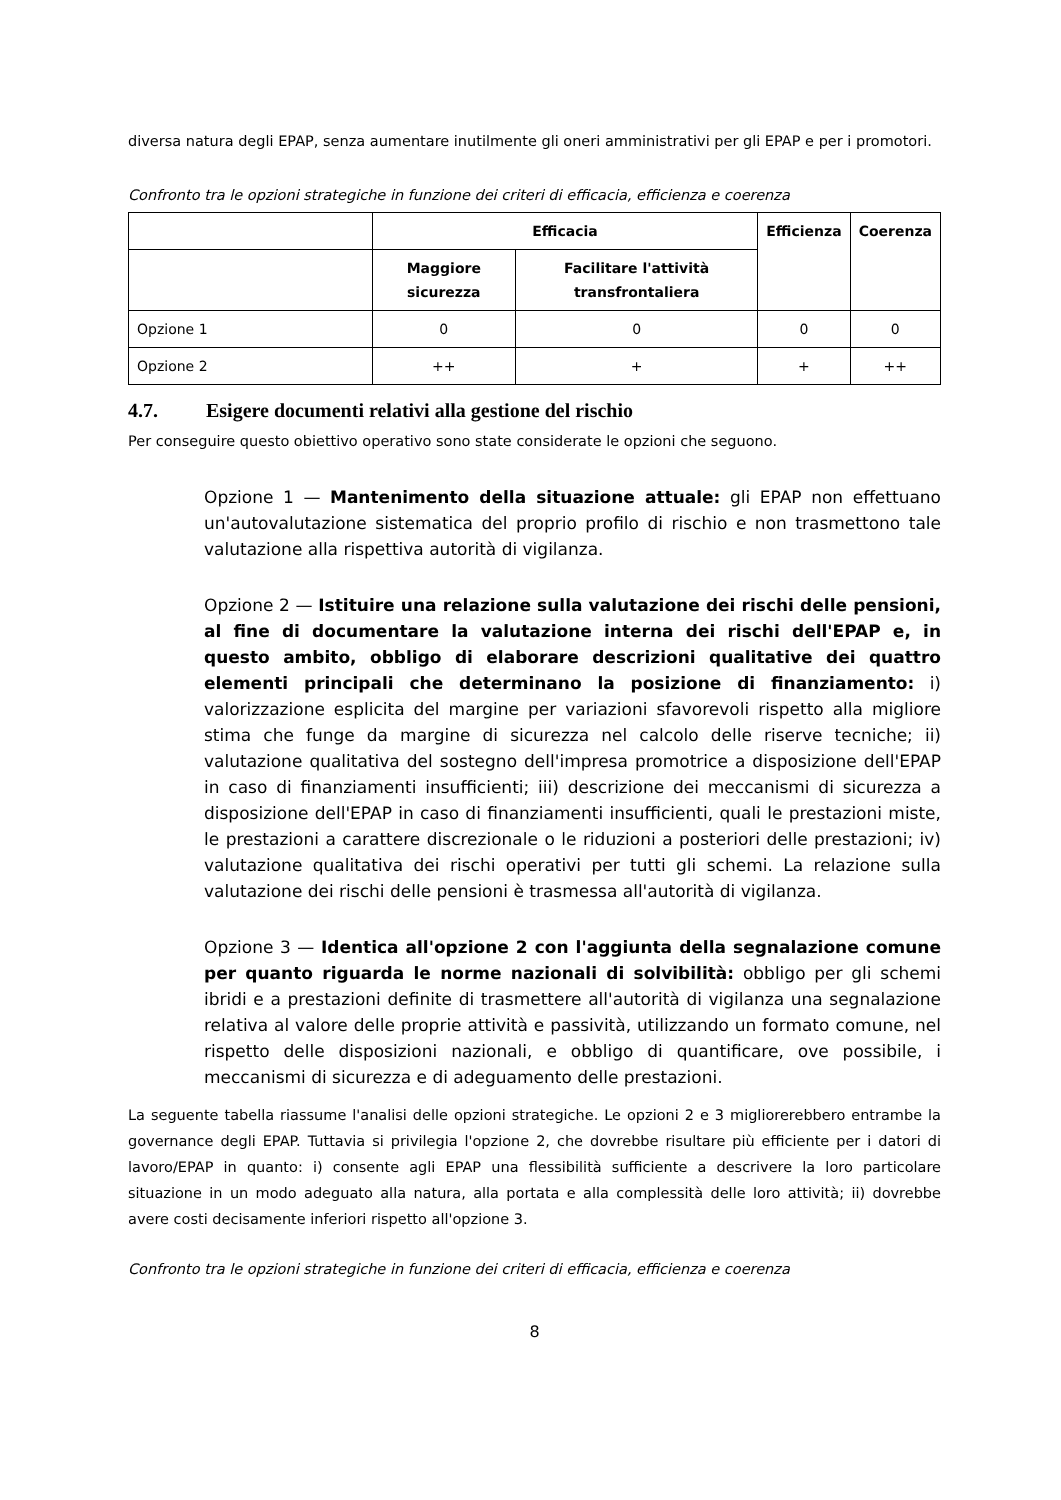diversa natura degli EPAP, senza aumentare inutilmente gli oneri amministrativi per gli EPAP e per i promotori.
Confronto tra le opzioni strategiche in funzione dei criteri di efficacia, efficienza e coerenza
| | Efficacia | | Efficienza | Coerenza |
| --- | --- | --- | --- | --- |
| | Maggiore sicurezza | Facilitare l'attività transfrontaliera | | |
| Opzione 1 | 0 | 0 | 0 | 0 |
| Opzione 2 | ++ | + | + | ++ |
4.7. Esigere documenti relativi alla gestione del rischio
Per conseguire questo obiettivo operativo sono state considerate le opzioni che seguono.
Opzione 1 — Mantenimento della situazione attuale: gli EPAP non effettuano un'autovalutazione sistematica del proprio profilo di rischio e non trasmettono tale valutazione alla rispettiva autorità di vigilanza.
Opzione 2 — Istituire una relazione sulla valutazione dei rischi delle pensioni, al fine di documentare la valutazione interna dei rischi dell'EPAP e, in questo ambito, obbligo di elaborare descrizioni qualitative dei quattro elementi principali che determinano la posizione di finanziamento: i) valorizzazione esplicita del margine per variazioni sfavorevoli rispetto alla migliore stima che funge da margine di sicurezza nel calcolo delle riserve tecniche; ii) valutazione qualitativa del sostegno dell'impresa promotrice a disposizione dell'EPAP in caso di finanziamenti insufficienti; iii) descrizione dei meccanismi di sicurezza a disposizione dell'EPAP in caso di finanziamenti insufficienti, quali le prestazioni miste, le prestazioni a carattere discrezionale o le riduzioni a posteriori delle prestazioni; iv) valutazione qualitativa dei rischi operativi per tutti gli schemi. La relazione sulla valutazione dei rischi delle pensioni è trasmessa all'autorità di vigilanza.
Opzione 3 — Identica all'opzione 2 con l'aggiunta della segnalazione comune per quanto riguarda le norme nazionali di solvibilità: obbligo per gli schemi ibridi e a prestazioni definite di trasmettere all'autorità di vigilanza una segnalazione relativa al valore delle proprie attività e passività, utilizzando un formato comune, nel rispetto delle disposizioni nazionali, e obbligo di quantificare, ove possibile, i meccanismi di sicurezza e di adeguamento delle prestazioni.
La seguente tabella riassume l'analisi delle opzioni strategiche. Le opzioni 2 e 3 migliorerebbero entrambe la governance degli EPAP. Tuttavia si privilegia l'opzione 2, che dovrebbe risultare più efficiente per i datori di lavoro/EPAP in quanto: i) consente agli EPAP una flessibilità sufficiente a descrivere la loro particolare situazione in un modo adeguato alla natura, alla portata e alla complessità delle loro attività; ii) dovrebbe avere costi decisamente inferiori rispetto all'opzione 3.
Confronto tra le opzioni strategiche in funzione dei criteri di efficacia, efficienza e coerenza
8